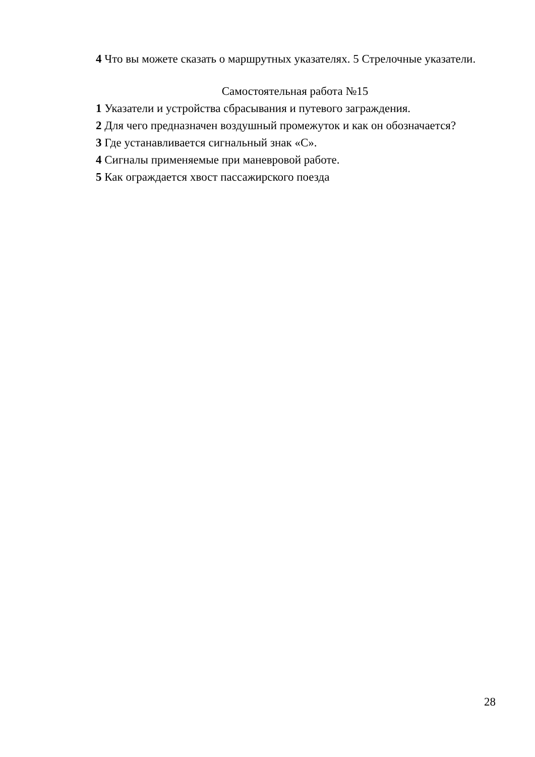4 Что вы можете сказать о маршрутных указателях. 5 Стрелочные указатели.
Самостоятельная работа №15
1 Указатели и устройства сбрасывания и путевого заграждения.
2 Для чего предназначен воздушный промежуток и как он обозначается?
3 Где устанавливается сигнальный знак «С».
4 Сигналы применяемые при маневровой работе.
5 Как ограждается хвост пассажирского поезда
28